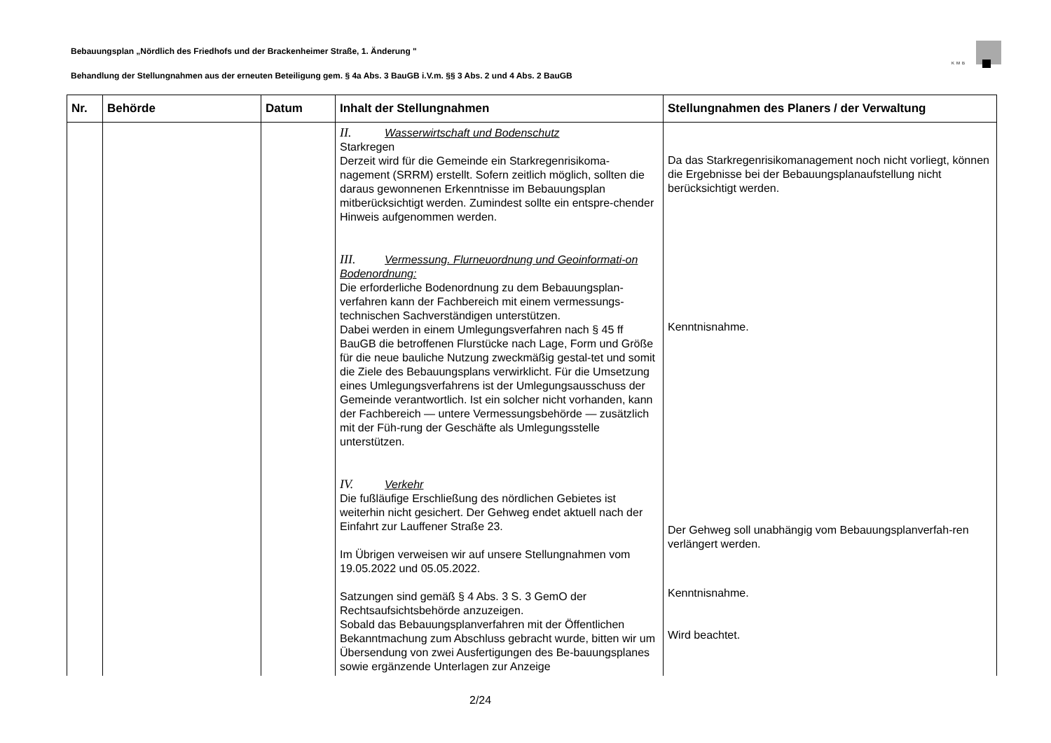Bebauungsplan „Nördlich des Friedhofs und der Brackenheimer Straße, 1. Änderung "
KMB
Behandlung der Stellungnahmen aus der erneuten Beteiligung gem. § 4a Abs. 3 BauGB i.V.m. §§ 3 Abs. 2 und 4 Abs. 2 BauGB
| Nr. | Behörde | Datum | Inhalt der Stellungnahmen | Stellungnahmen des Planers / der Verwaltung |
| --- | --- | --- | --- | --- |
| | | | II. Wasserwirtschaft und Bodenschutz Starkregen Derzeit wird für die Gemeinde ein Starkregenrisikoma-nagement (SRRM) erstellt. Sofern zeitlich möglich, sollten die daraus gewonnenen Erkenntnisse im Bebauungsplan mitberücksichtigt werden. Zumindest sollte ein entspre-chender Hinweis aufgenommen werden. III. Vermessung. Flurneuordnung und Geoinformati-on Bodenordnung: Die erforderliche Bodenordnung zu dem Bebauungsplan-verfahren kann der Fachbereich mit einem vermessungs-technischen Sachverständigen unterstützen. Dabei werden in einem Umlegungsverfahren nach § 45 ff BauGB die betroffenen Flurstücke nach Lage, Form und Größe für die neue bauliche Nutzung zweckmäßig gestal-tet und somit die Ziele des Bebauungsplans verwirklicht. Für die Umsetzung eines Umlegungsverfahrens ist der Umlegungsausschuss der Gemeinde verantwortlich. Ist ein solcher nicht vorhanden, kann der Fachbereich — untere Vermessungsbehörde — zusätzlich mit der Füh-rung der Geschäfte als Umlegungsstelle unterstützen. IV. Verkehr Die fußläufige Erschließung des nördlichen Gebietes ist weiterhin nicht gesichert. Der Gehweg endet aktuell nach der Einfahrt zur Lauffener Straße 23. Im Übrigen verweisen wir auf unsere Stellungnahmen vom 19.05.2022 und 05.05.2022. Satzungen sind gemäß § 4 Abs. 3 S. 3 GemO der Rechtsaufsichtsbehörde anzuzeigen. Sobald das Bebauungsplanverfahren mit der Öffentlichen Bekanntmachung zum Abschluss gebracht wurde, bitten wir um Übersendung von zwei Ausfertigungen des Be-bauungsplanes sowie ergänzende Unterlagen zur Anzeige | Da das Starkregenrisikomanagement noch nicht vorliegt, können die Ergebnisse bei der Bebauungsplanaufstellung nicht berücksichtigt werden. Kenntnisnahme. Der Gehweg soll unabhängig vom Bebauungsplanverfah-ren verlängert werden. Kenntnisnahme. Wird beachtet. |
2/24